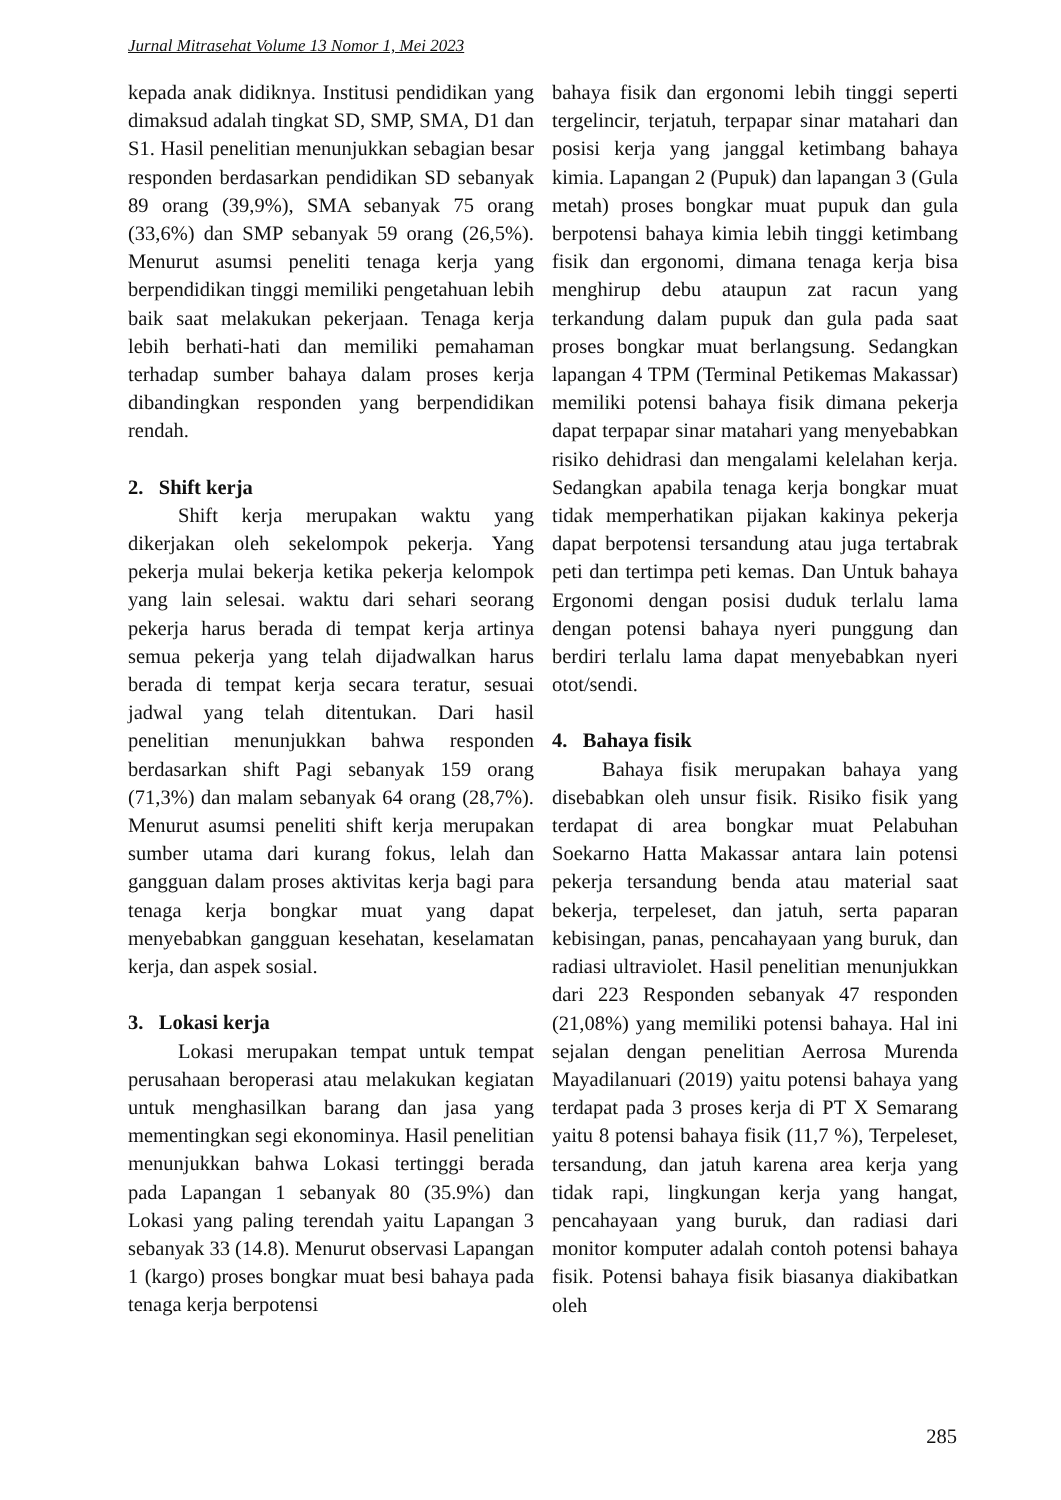Jurnal Mitrasehat Volume 13 Nomor 1, Mei 2023
kepada anak didiknya. Institusi pendidikan yang dimaksud adalah tingkat SD, SMP, SMA, D1 dan S1. Hasil penelitian menunjukkan sebagian besar responden berdasarkan pendidikan SD sebanyak 89 orang (39,9%), SMA sebanyak 75 orang (33,6%) dan SMP sebanyak 59 orang (26,5%). Menurut asumsi peneliti tenaga kerja yang berpendidikan tinggi memiliki pengetahuan lebih baik saat melakukan pekerjaan. Tenaga kerja lebih berhati-hati dan memiliki pemahaman terhadap sumber bahaya dalam proses kerja dibandingkan responden yang berpendidikan rendah.
2. Shift kerja
Shift kerja merupakan waktu yang dikerjakan oleh sekelompok pekerja. Yang pekerja mulai bekerja ketika pekerja kelompok yang lain selesai. waktu dari sehari seorang pekerja harus berada di tempat kerja artinya semua pekerja yang telah dijadwalkan harus berada di tempat kerja secara teratur, sesuai jadwal yang telah ditentukan. Dari hasil penelitian menunjukkan bahwa responden berdasarkan shift Pagi sebanyak 159 orang (71,3%) dan malam sebanyak 64 orang (28,7%). Menurut asumsi peneliti shift kerja merupakan sumber utama dari kurang fokus, lelah dan gangguan dalam proses aktivitas kerja bagi para tenaga kerja bongkar muat yang dapat menyebabkan gangguan kesehatan, keselamatan kerja, dan aspek sosial.
3. Lokasi kerja
Lokasi merupakan tempat untuk tempat perusahaan beroperasi atau melakukan kegiatan untuk menghasilkan barang dan jasa yang mementingkan segi ekonominya. Hasil penelitian menunjukkan bahwa Lokasi tertinggi berada pada Lapangan 1 sebanyak 80 (35.9%) dan Lokasi yang paling terendah yaitu Lapangan 3 sebanyak 33 (14.8). Menurut observasi Lapangan 1 (kargo) proses bongkar muat besi bahaya pada tenaga kerja berpotensi
bahaya fisik dan ergonomi lebih tinggi seperti tergelincir, terjatuh, terpapar sinar matahari dan posisi kerja yang janggal ketimbang bahaya kimia. Lapangan 2 (Pupuk) dan lapangan 3 (Gula metah) proses bongkar muat pupuk dan gula berpotensi bahaya kimia lebih tinggi ketimbang fisik dan ergonomi, dimana tenaga kerja bisa menghirup debu ataupun zat racun yang terkandung dalam pupuk dan gula pada saat proses bongkar muat berlangsung. Sedangkan lapangan 4 TPM (Terminal Petikemas Makassar) memiliki potensi bahaya fisik dimana pekerja dapat terpapar sinar matahari yang menyebabkan risiko dehidrasi dan mengalami kelelahan kerja. Sedangkan apabila tenaga kerja bongkar muat tidak memperhatikan pijakan kakinya pekerja dapat berpotensi tersandung atau juga tertabrak peti dan tertimpa peti kemas. Dan Untuk bahaya Ergonomi dengan posisi duduk terlalu lama dengan potensi bahaya nyeri punggung dan berdiri terlalu lama dapat menyebabkan nyeri otot/sendi.
4. Bahaya fisik
Bahaya fisik merupakan bahaya yang disebabkan oleh unsur fisik. Risiko fisik yang terdapat di area bongkar muat Pelabuhan Soekarno Hatta Makassar antara lain potensi pekerja tersandung benda atau material saat bekerja, terpeleset, dan jatuh, serta paparan kebisingan, panas, pencahayaan yang buruk, dan radiasi ultraviolet. Hasil penelitian menunjukkan dari 223 Responden sebanyak 47 responden (21,08%) yang memiliki potensi bahaya. Hal ini sejalan dengan penelitian Aerrosa Murenda Mayadilanuari (2019) yaitu potensi bahaya yang terdapat pada 3 proses kerja di PT X Semarang yaitu 8 potensi bahaya fisik (11,7 %), Terpeleset, tersandung, dan jatuh karena area kerja yang tidak rapi, lingkungan kerja yang hangat, pencahayaan yang buruk, dan radiasi dari monitor komputer adalah contoh potensi bahaya fisik. Potensi bahaya fisik biasanya diakibatkan oleh
285